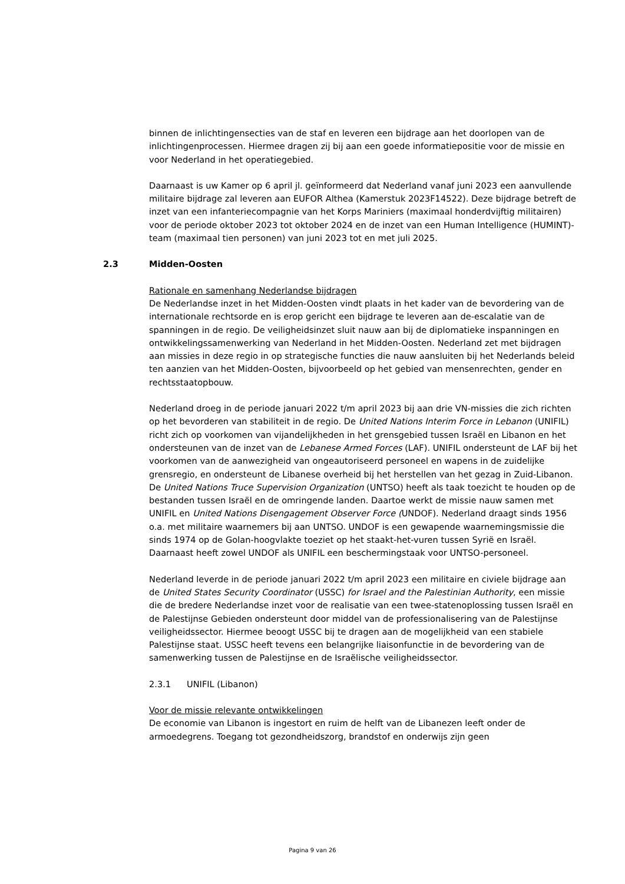binnen de inlichtingensecties van de staf en leveren een bijdrage aan het doorlopen van de inlichtingenprocessen. Hiermee dragen zij bij aan een goede informatiepositie voor de missie en voor Nederland in het operatiegebied.
Daarnaast is uw Kamer op 6 april jl. geïnformeerd dat Nederland vanaf juni 2023 een aanvullende militaire bijdrage zal leveren aan EUFOR Althea (Kamerstuk 2023F14522). Deze bijdrage betreft de inzet van een infanteriecompagnie van het Korps Mariniers (maximaal honderdvijftig militairen) voor de periode oktober 2023 tot oktober 2024 en de inzet van een Human Intelligence (HUMINT)-team (maximaal tien personen) van juni 2023 tot en met juli 2025.
2.3 Midden-Oosten
Rationale en samenhang Nederlandse bijdragen
De Nederlandse inzet in het Midden-Oosten vindt plaats in het kader van de bevordering van de internationale rechtsorde en is erop gericht een bijdrage te leveren aan de-escalatie van de spanningen in de regio. De veiligheidsinzet sluit nauw aan bij de diplomatieke inspanningen en ontwikkelingssamenwerking van Nederland in het Midden-Oosten. Nederland zet met bijdragen aan missies in deze regio in op strategische functies die nauw aansluiten bij het Nederlands beleid ten aanzien van het Midden-Oosten, bijvoorbeeld op het gebied van mensenrechten, gender en rechtsstaatopbouw.
Nederland droeg in de periode januari 2022 t/m april 2023 bij aan drie VN-missies die zich richten op het bevorderen van stabiliteit in de regio. De United Nations Interim Force in Lebanon (UNIFIL) richt zich op voorkomen van vijandelijkheden in het grensgebied tussen Israël en Libanon en het ondersteunen van de inzet van de Lebanese Armed Forces (LAF). UNIFIL ondersteunt de LAF bij het voorkomen van de aanwezigheid van ongeautoriseerd personeel en wapens in de zuidelijke grensregio, en ondersteunt de Libanese overheid bij het herstellen van het gezag in Zuid-Libanon. De United Nations Truce Supervision Organization (UNTSO) heeft als taak toezicht te houden op de bestanden tussen Israël en de omringende landen. Daartoe werkt de missie nauw samen met UNIFIL en United Nations Disengagement Observer Force (UNDOF). Nederland draagt sinds 1956 o.a. met militaire waarnemers bij aan UNTSO. UNDOF is een gewapende waarnemingsmissie die sinds 1974 op de Golan-hoogvlakte toeziet op het staakt-het-vuren tussen Syrië en Israël. Daarnaast heeft zowel UNDOF als UNIFIL een beschermingstaak voor UNTSO-personeel.
Nederland leverde in de periode januari 2022 t/m april 2023 een militaire en civiele bijdrage aan de United States Security Coordinator (USSC) for Israel and the Palestinian Authority, een missie die de bredere Nederlandse inzet voor de realisatie van een twee-statenoplossing tussen Israël en de Palestijnse Gebieden ondersteunt door middel van de professionalisering van de Palestijnse veiligheidssector. Hiermee beoogt USSC bij te dragen aan de mogelijkheid van een stabiele Palestijnse staat. USSC heeft tevens een belangrijke liaisonfunctie in de bevordering van de samenwerking tussen de Palestijnse en de Israëlische veiligheidssector.
2.3.1 UNIFIL (Libanon)
Voor de missie relevante ontwikkelingen
De economie van Libanon is ingestort en ruim de helft van de Libanezen leeft onder de armoedegrens. Toegang tot gezondheidszorg, brandstof en onderwijs zijn geen
Pagina 9 van 26